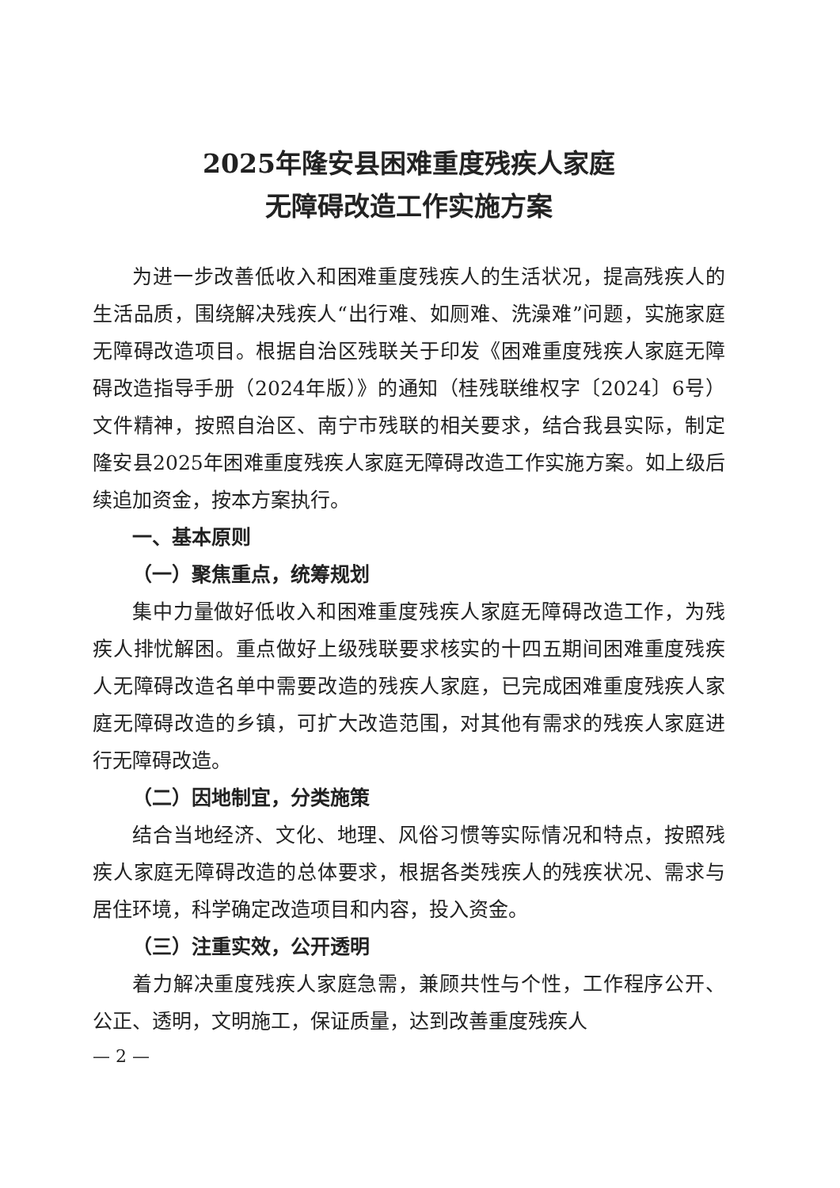2025年隆安县困难重度残疾人家庭
无障碍改造工作实施方案
为进一步改善低收入和困难重度残疾人的生活状况，提高残疾人的生活品质，围绕解决残疾人“出行难、如厕难、洗澡难”问题，实施家庭无障碍改造项目。根据自治区残联关于印发《困难重度残疾人家庭无障碍改造指导手册（2024年版）》的通知（桂残联维权字〔2024〕6号）文件精神，按照自治区、南宁市残联的相关要求，结合我县实际，制定隆安县2025年困难重度残疾人家庭无障碍改造工作实施方案。如上级后续追加资金，按本方案执行。
一、基本原则
（一）聚焦重点，统筹规划
集中力量做好低收入和困难重度残疾人家庭无障碍改造工作，为残疾人排忧解困。重点做好上级残联要求核实的十四五期间困难重度残疾人无障碍改造名单中需要改造的残疾人家庭，已完成困难重度残疾人家庭无障碍改造的乡镇，可扩大改造范围，对其他有需求的残疾人家庭进行无障碍改造。
（二）因地制宜，分类施策
结合当地经济、文化、地理、风俗习惯等实际情况和特点，按照残疾人家庭无障碍改造的总体要求，根据各类残疾人的残疾状况、需求与居住环境，科学确定改造项目和内容，投入资金。
（三）注重实效，公开透明
着力解决重度残疾人家庭急需，兼顾共性与个性，工作程序公开、公正、透明，文明施工，保证质量，达到改善重度残疾人
— 2 —